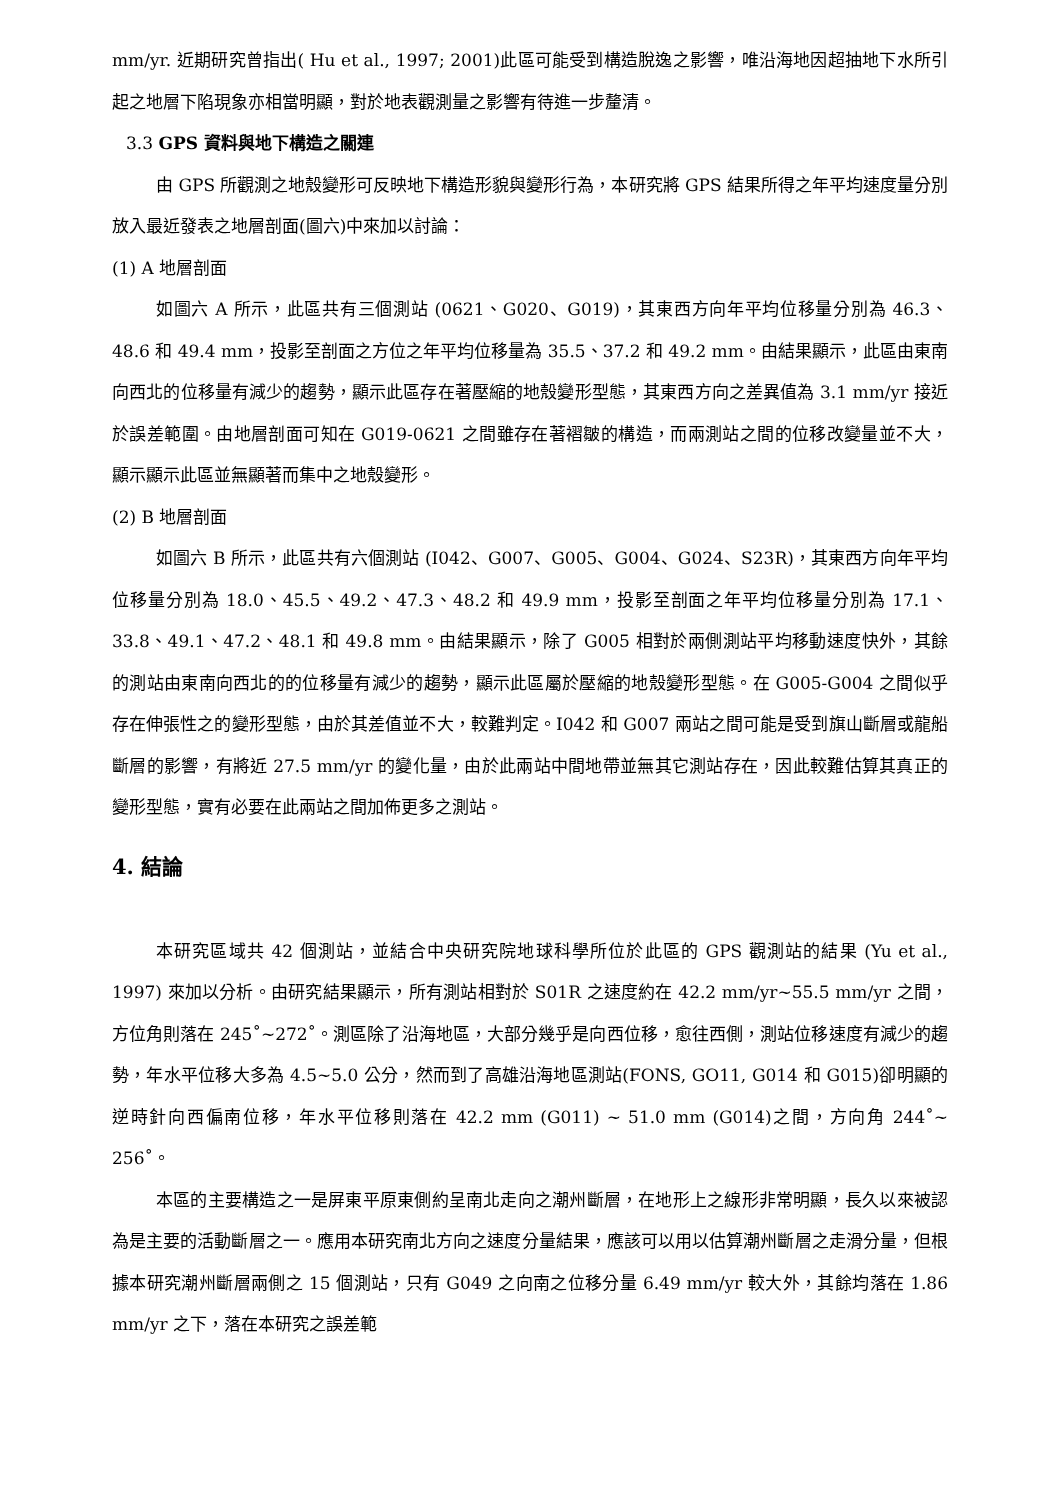mm/yr. 近期研究曾指出( Hu et al., 1997; 2001)此區可能受到構造脫逸之影響，唯沿海地因超抽地下水所引起之地層下陷現象亦相當明顯，對於地表觀測量之影響有待進一步釐清。
3.3 GPS 資料與地下構造之關連
由 GPS 所觀測之地殼變形可反映地下構造形貌與變形行為，本研究將 GPS 結果所得之年平均速度量分別放入最近發表之地層剖面(圖六)中來加以討論：
(1) A 地層剖面
如圖六 A 所示，此區共有三個測站 (0621、G020、G019)，其東西方向年平均位移量分別為 46.3、48.6 和 49.4 mm，投影至剖面之方位之年平均位移量為 35.5、37.2 和 49.2 mm。由結果顯示，此區由東南向西北的位移量有減少的趨勢，顯示此區存在著壓縮的地殼變形型態，其東西方向之差異值為 3.1 mm/yr 接近於誤差範圍。由地層剖面可知在 G019-0621 之間雖存在著褶皺的構造，而兩測站之間的位移改變量並不大，顯示顯示此區並無顯著而集中之地殼變形。
(2) B 地層剖面
如圖六 B 所示，此區共有六個測站 (I042、G007、G005、G004、G024、S23R)，其東西方向年平均位移量分別為 18.0、45.5、49.2、47.3、48.2 和 49.9 mm，投影至剖面之年平均位移量分別為 17.1、33.8、49.1、47.2、48.1 和 49.8 mm。由結果顯示，除了 G005 相對於兩側測站平均移動速度快外，其餘的測站由東南向西北的的位移量有減少的趨勢，顯示此區屬於壓縮的地殼變形型態。在 G005-G004 之間似乎存在伸張性之的變形型態，由於其差值並不大，較難判定。I042 和 G007 兩站之間可能是受到旗山斷層或龍船斷層的影響，有將近 27.5 mm/yr 的變化量，由於此兩站中間地帶並無其它測站存在，因此較難估算其真正的變形型態，實有必要在此兩站之間加佈更多之測站。
4. 結論
本研究區域共 42 個測站，並結合中央研究院地球科學所位於此區的 GPS 觀測站的結果 (Yu et al., 1997) 來加以分析。由研究結果顯示，所有測站相對於 S01R 之速度約在 42.2 mm/yr~55.5 mm/yr 之間，方位角則落在 245˚~272˚。測區除了沿海地區，大部分幾乎是向西位移，愈往西側，測站位移速度有減少的趨勢，年水平位移大多為 4.5~5.0 公分，然而到了高雄沿海地區測站(FONS, GO11, G014 和 G015)卻明顯的逆時針向西偏南位移，年水平位移則落在 42.2 mm (G011) ~ 51.0 mm (G014)之間，方向角 244˚~ 256˚。
本區的主要構造之一是屏東平原東側約呈南北走向之潮州斷層，在地形上之線形非常明顯，長久以來被認為是主要的活動斷層之一。應用本研究南北方向之速度分量結果，應該可以用以估算潮州斷層之走滑分量，但根據本研究潮州斷層兩側之 15 個測站，只有 G049 之向南之位移分量 6.49 mm/yr 較大外，其餘均落在 1.86 mm/yr 之下，落在本研究之誤差範